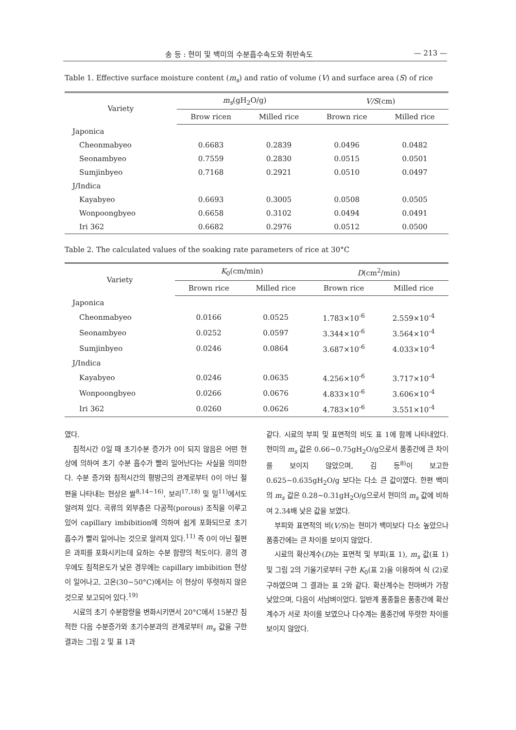송 등 : 현미 및 백미의 수분흡수속도와 취반속도 — 213 —
Table 1. Effective surface moisture content (m<sub>s</sub>) and ratio of volume (V) and surface area (S) of rice
| Variety | m<sub>s</sub> (gH<sub>2</sub>O/g) | | V/S (cm) | |
| --- | --- | --- | --- | --- |
| | Brow ricen | Milled rice | Brown rice | Milled rice |
| Japonica | | | | |
| Cheonmabyeo | 0.6683 | 0.2839 | 0.0496 | 0.0482 |
| Seonambyeo | 0.7559 | 0.2830 | 0.0515 | 0.0501 |
| Sumjinbyeo | 0.7168 | 0.2921 | 0.0510 | 0.0497 |
| J/Indica | | | | |
| Kayabyeo | 0.6693 | 0.3005 | 0.0508 | 0.0505 |
| Wonpoongbyeo | 0.6658 | 0.3102 | 0.0494 | 0.0491 |
| Iri 362 | 0.6682 | 0.2976 | 0.0512 | 0.0500 |
Table 2. The calculated values of the soaking rate parameters of rice at 30°C
| Variety | K<sub>0</sub>(cm/min) | | D (cm<sup>2</sup>/min) | |
| --- | --- | --- | --- | --- |
| | Brown rice | Milled rice | Brown rice | Milled rice |
| Japonica | | | | |
| Cheonmabyeo | 0.0166 | 0.0525 | 1.783×10<sup>-6</sup> | 2.559×10<sup>-4</sup> |
| Seonambyeo | 0.0252 | 0.0597 | 3.344×10<sup>-6</sup> | 3.564×10<sup>-4</sup> |
| Sumjinbyeo | 0.0246 | 0.0864 | 3.687×10<sup>-6</sup> | 4.033×10<sup>-4</sup> |
| J/Indica | | | | |
| Kayabyeo | 0.0246 | 0.0635 | 4.256×10<sup>-6</sup> | 3.717×10<sup>-4</sup> |
| Wonpoongbyeo | 0.0266 | 0.0676 | 4.833×10<sup>-6</sup> | 3.606×10<sup>-4</sup> |
| Iri 362 | 0.0260 | 0.0626 | 4.783×10<sup>-6</sup> | 3.551×10<sup>-4</sup> |
였다.
침적시간 0일 때 초기수분 증가가 0이 되지 않음은 어떤 현상에 의하여 초기 수분 흡수가 빨리 일어난다는 사실을 의미한다. 수분 증가와 침적시간의 평방근의 관계로부터 0이 아닌 절편을 나타내는 현상은 쌀<sup>8,14~16)</sup>, 보리<sup>17,18)</sup> 및 밀<sup>11)</sup>에서도 알려져 있다. 곡류의 외부층은 다공적(porous) 조직을 이루고 있어 capillary imbibition에 의하여 쉽게 포화되므로 초기 흡수가 빨리 일어나는 것으로 알려져 있다.<sup>11)</sup> 즉 0이 아닌 절편은 과피를 포화시키는데 요하는 수분 함량의 척도이다. 콩의 경우에도 침적온도가 낮은 경우에는 capillary imbibition 현상이 일어나고, 고온(30~50°C)에서는 이 현상이 뚜렷하지 않은 것으로 보고되어 있다.<sup>19)</sup>
시료의 초기 수분함량을 변화시키면서 20°C에서 15분간 침적한 다음 수분증가와 초기수분과의 관계로부터 m<sub>s</sub> 값을 구한 결과는 그림 2 및 표 1과
같다. 시료의 부피 및 표면적의 비도 표 1에 함께 나타내었다. 현미의 m<sub>s</sub> 값은 0.66~0.75gH<sub>2</sub>O/g으로서 품종간에 큰 차이를 보이지 않았으며, 김 등<sup>8)</sup>이 보고한 0.625~0.635gH<sub>2</sub>O/g 보다는 다소 큰 값이였다. 한편 백미의 m<sub>s</sub> 값은 0.28~0.31gH<sub>2</sub>O/g으로서 현미의 m<sub>s</sub> 값에 비하여 2.34배 낮은 값을 보였다.
부피와 표면적의 비(V/S)는 현미가 백미보다 다소 높았으나 품종간에는 큰 차이를 보이지 않았다.
시료의 확산계수(D)는 표면적 및 부피(표 1), m<sub>s</sub> 값(표 1) 및 그림 2의 기울기로부터 구한 K<sub>0</sub>(표 2)을 이용하여 식 (2)로 구하였으며 그 결과는 표 2와 같다. 확산계수는 천마벼가 가장 낮았으며, 다음이 서남벼이었다. 일반계 품종들은 품종간에 확산계수가 서로 차이를 보였으나 다수계는 품종간에 뚜렷한 차이를 보이지 않았다.